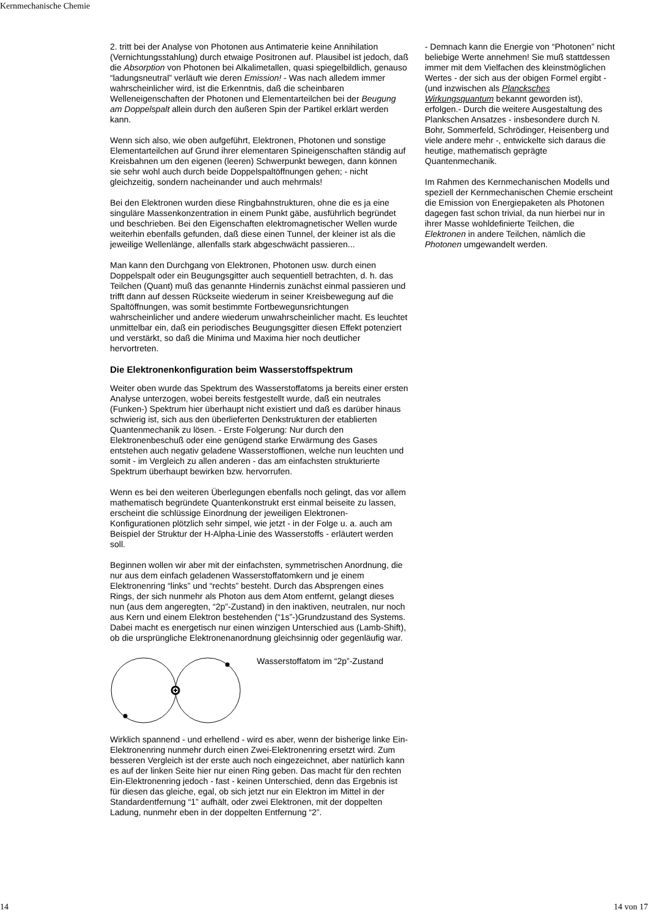Kernmechanische Chemie
2. tritt bei der Analyse von Photonen aus Antimaterie keine Annihilation (Vernichtungsstahlung) durch etwaige Positronen auf. Plausibel ist jedoch, daß die Absorption von Photonen bei Alkalimetallen, quasi spiegelbildlich, genauso “ladungsneutral” verläuft wie deren Emission! - Was nach alledem immer wahrscheinlicher wird, ist die Erkenntnis, daß die scheinbaren Welleneigenschaften der Photonen und Elementarteilchen bei der Beugung am Doppelspalt allein durch den äußeren Spin der Partikel erklärt werden kann.
Wenn sich also, wie oben aufgeführt, Elektronen, Photonen und sonstige Elementarteilchen auf Grund ihrer elementaren Spineigenschaften ständig auf Kreisbahnen um den eigenen (leeren) Schwerpunkt bewegen, dann können sie sehr wohl auch durch beide Doppelspaltöffnungen gehen; - nicht gleichzeitig, sondern nacheinander und auch mehrmals!
Bei den Elektronen wurden diese Ringbahnstrukturen, ohne die es ja eine singuläre Massenkonzentration in einem Punkt gäbe, ausführlich begründet und beschrieben. Bei den Eigenschaften elektromagnetischer Wellen wurde weiterhin ebenfalls gefunden, daß diese einen Tunnel, der kleiner ist als die jeweilige Wellenlänge, allenfalls stark abgeschwächt passieren...
Man kann den Durchgang von Elektronen, Photonen usw. durch einen Doppelspalt oder ein Beugungsgitter auch sequentiell betrachten, d. h. das Teilchen (Quant) muß das genannte Hindernis zunächst einmal passieren und trifft dann auf dessen Rückseite wiederum in seiner Kreisbewegung auf die Spaltöffnungen, was somit bestimmte Fortbewegunsrichtungen wahrscheinlicher und andere wiederum unwahrscheinlicher macht. Es leuchtet unmittelbar ein, daß ein periodisches Beugungsgitter diesen Effekt potenziert und verstärkt, so daß die Minima und Maxima hier noch deutlicher hervortreten.
Die Elektronenkonfiguration beim Wasserstoffspektrum
Weiter oben wurde das Spektrum des Wasserstoffatoms ja bereits einer ersten Analyse unterzogen, wobei bereits festgestellt wurde, daß ein neutrales (Funken-) Spektrum hier überhaupt nicht existiert und daß es darüber hinaus schwierig ist, sich aus den überlieferten Denkstrukturen der etablierten Quantenmechanik zu lösen. - Erste Folgerung: Nur durch den Elektronenbeschuß oder eine genügend starke Erwärmung des Gases entstehen auch negativ geladene Wasserstoffionen, welche nun leuchten und somit - im Vergleich zu allen anderen - das am einfachsten strukturierte Spektrum überhaupt bewirken bzw. hervorrufen.
Wenn es bei den weiteren Überlegungen ebenfalls noch gelingt, das vor allem mathematisch begründete Quantenkonstrukt erst einmal beiseite zu lassen, erscheint die schlüssige Einordnung der jeweiligen Elektronen- Konfigurationen plötzlich sehr simpel, wie jetzt - in der Folge u. a. auch am Beispiel der Struktur der H-Alpha-Linie des Wasserstoffs - erläutert werden soll.
Beginnen wollen wir aber mit der einfachsten, symmetrischen Anordnung, die nur aus dem einfach geladenen Wasserstoffatomkern und je einem Elektronenring “links” und “rechts” besteht. Durch das Absprengen eines Rings, der sich nunmehr als Photon aus dem Atom entfernt, gelangt dieses nun (aus dem angeregten, “2p”-Zustand) in den inaktiven, neutralen, nur noch aus Kern und einem Elektron bestehenden (“1s”-)Grundzustand des Systems. Dabei macht es energetisch nur einen winzigen Unterschied aus (Lamb-Shift), ob die ursprüngliche Elektronenanordnung gleichsinnig oder gegenläufig war.
Wasserstoffatom im “2p”-Zustand
Wirklich spannend - und erhellend - wird es aber, wenn der bisherige linke Ein-Elektronenring nunmehr durch einen Zwei-Elektronenring ersetzt wird. Zum besseren Vergleich ist der erste auch noch eingezeichnet, aber natürlich kann es auf der linken Seite hier nur einen Ring geben. Das macht für den rechten Ein-Elektronenring jedoch - fast - keinen Unterschied, denn das Ergebnis ist für diesen das gleiche, egal, ob sich jetzt nur ein Elektron im Mittel in der Standardentfernung “1” aufhält, oder zwei Elektronen, mit der doppelten Ladung, nunmehr eben in der doppelten Entfernung “2”.
- Demnach kann die Energie von “Photonen” nicht beliebige Werte annehmen! Sie muß stattdessen immer mit dem Vielfachen des kleinstmöglichen Wertes - der sich aus der obigen Formel ergibt - (und inzwischen als Plancksches Wirkungsquantum bekannt geworden ist), erfolgen.- Durch die weitere Ausgestaltung des Plankschen Ansatzes - insbesondere durch N. Bohr, Sommerfeld, Schrödinger, Heisenberg und viele andere mehr -, entwickelte sich daraus die heutige, mathematisch geprägte Quantenmechanik.
Im Rahmen des Kernmechanischen Modells und speziell der Kernmechanischen Chemie erscheint die Emission von Energiepaketen als Photonen dagegen fast schon trivial, da nun hierbei nur in ihrer Masse wohldefinierte Teilchen, die Elektronen in andere Teilchen, nämlich die Photonen umgewandelt werden.
14 14 von 17